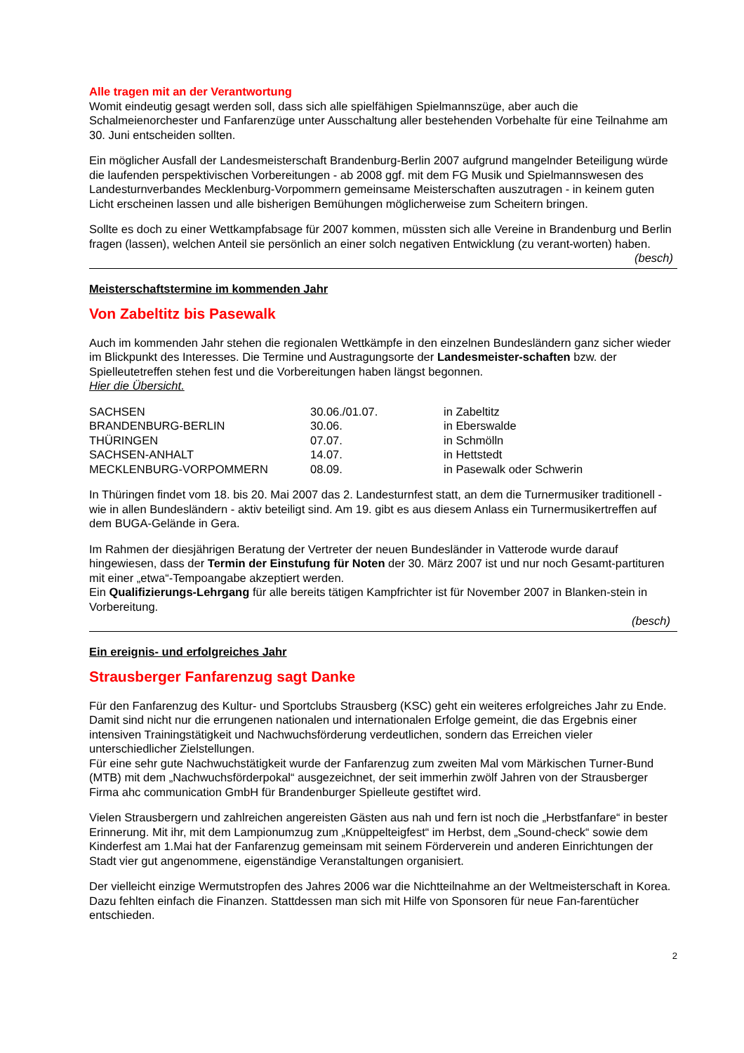Alle tragen mit an der Verantwortung
Womit eindeutig gesagt werden soll, dass sich alle spielfähigen Spielmannszüge, aber auch die Schalmeienorchester und Fanfarenzüge unter Ausschaltung aller bestehenden Vorbehalte für eine Teilnahme am 30. Juni entscheiden sollten.
Ein möglicher Ausfall der Landesmeisterschaft Brandenburg-Berlin 2007 aufgrund mangelnder Beteiligung würde die laufenden perspektivischen Vorbereitungen - ab 2008 ggf. mit dem FG Musik und Spielmannswesen des Landesturnverbandes Mecklenburg-Vorpommern gemeinsame Meisterschaften auszutragen - in keinem guten Licht erscheinen lassen und alle bisherigen Bemühungen möglicherweise zum Scheitern bringen.
Sollte es doch zu einer Wettkampfabsage für 2007 kommen, müssten sich alle Vereine in Brandenburg und Berlin fragen (lassen), welchen Anteil sie persönlich an einer solch negativen Entwicklung (zu verant-worten) haben.
(besch)
Meisterschaftstermine im kommenden Jahr
Von Zabeltitz bis Pasewalk
Auch im kommenden Jahr stehen die regionalen Wettkämpfe in den einzelnen Bundesländern ganz sicher wieder im Blickpunkt des Interesses. Die Termine und Austragungsorte der Landesmeister-schaften bzw. der Spielleutetreffen stehen fest und die Vorbereitungen haben längst begonnen.
Hier die Übersicht.
| SACHSEN | 30.06./01.07. | in Zabeltitz |
| BRANDENBURG-BERLIN | 30.06. | in Eberswalde |
| THÜRINGEN | 07.07. | in Schmölln |
| SACHSEN-ANHALT | 14.07. | in Hettstedt |
| MECKLENBURG-VORPOMMERN | 08.09. | in Pasewalk oder Schwerin |
In Thüringen findet vom 18. bis 20. Mai 2007 das 2. Landesturnfest statt, an dem die Turnermusiker traditionell - wie in allen Bundesländern - aktiv beteiligt sind. Am 19. gibt es aus diesem Anlass ein Turnermusikertreffen auf dem BUGA-Gelände in Gera.
Im Rahmen der diesjährigen Beratung der Vertreter der neuen Bundesländer in Vatterode wurde darauf hingewiesen, dass der Termin der Einstufung für Noten der 30. März 2007 ist und nur noch Gesamt-partituren mit einer „etwa“-Tempoangabe akzeptiert werden.
Ein Qualifizierungs-Lehrgang für alle bereits tätigen Kampfrichter ist für November 2007 in Blanken-stein in Vorbereitung.
(besch)
Ein ereignis- und erfolgreiches Jahr
Strausberger Fanfarenzug sagt Danke
Für den Fanfarenzug des Kultur- und Sportclubs Strausberg (KSC) geht ein weiteres erfolgreiches Jahr zu Ende. Damit sind nicht nur die errungenen nationalen und internationalen Erfolge gemeint, die das Ergebnis einer intensiven Trainingstätigkeit und Nachwuchsförderung verdeutlichen, sondern das Erreichen vieler unterschiedlicher Zielstellungen.
Für eine sehr gute Nachwuchstätigkeit wurde der Fanfarenzug zum zweiten Mal vom Märkischen Turner-Bund (MTB) mit dem „Nachwuchsförderpokal“ ausgezeichnet, der seit immerhin zwölf Jahren von der Strausberger Firma ahc communication GmbH für Brandenburger Spielleute gestiftet wird.
Vielen Strausbergern und zahlreichen angereisten Gästen aus nah und fern ist noch die „Herbstfanfare“ in bester Erinnerung. Mit ihr, mit dem Lampionumzug zum „Knüppelteigfest“ im Herbst, dem „Sound-check“ sowie dem Kinderfest am 1.Mai hat der Fanfarenzug gemeinsam mit seinem Förderverein und anderen Einrichtungen der Stadt vier gut angenommene, eigenständige Veranstaltungen organisiert.
Der vielleicht einzige Wermutstropfen des Jahres 2006 war die Nichtteilnahme an der Weltmeisterschaft in Korea. Dazu fehlten einfach die Finanzen. Stattdessen man sich mit Hilfe von Sponsoren für neue Fan-farentücher entschieden.
2